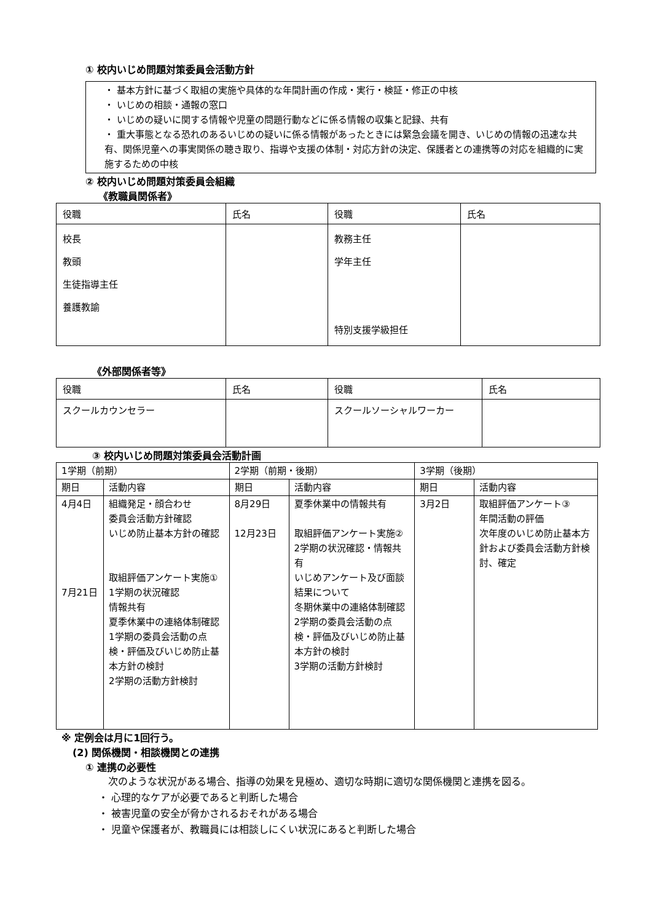① 校内いじめ問題対策委員会活動方針
・ 基本方針に基づく取組の実施や具体的な年間計画の作成・実行・検証・修正の中核
・ いじめの相談・通報の窓口
・ いじめの疑いに関する情報や児童の問題行動などに係る情報の収集と記録、共有
・ 重大事態となる恐れのあるいじめの疑いに係る情報があったときには緊急会議を開き、いじめの情報の迅速な共有、関係児童への事実関係の聴き取り、指導や支援の体制・対応方針の決定、保護者との連携等の対応を組織的に実施するための中核
② 校内いじめ問題対策委員会組織
《教職員関係者》
| 役職 | 氏名 | 役職 | 氏名 |
| --- | --- | --- | --- |
| 校長 教頭 生徒指導主任 養護教諭 | | 教務主任 学年主任 特別支援学級担任 | |
《外部関係者等》
| 役職 | 氏名 | 役職 | 氏名 |
| --- | --- | --- | --- |
| スクールカウンセラー | | スクールソーシャルワーカー | |
③ 校内いじめ問題対策委員会活動計画
| 1学期（前期） | | 2学期（前期・後期） | | 3学期（後期） | |
| --- | --- | --- | --- | --- | --- |
| 期日 | 活動内容 | 期日 | 活動内容 | 期日 | 活動内容 |
| 4月4日 7月21日 | 組織発足・顔合わせ 委員会活動方針確認 いじめ防止基本方針の確認 取組評価アンケート実施① 1学期の状況確認 情報共有 夏季休業中の連絡体制確認 1学期の委員会活動の点検・評価及びいじめ防止基本方針の検討 2学期の活動方針検討 | 8月29日 12月23日 | 夏季休業中の情報共有 取組評価アンケート実施② 2学期の状況確認・情報共有 いじめアンケート及び面談結果について 冬期休業中の連絡体制確認 2学期の委員会活動の点検・評価及びいじめ防止基本方針の検討 3学期の活動方針検討 | 3月2日 | 取組評価アンケート③ 年間活動の評価 次年度のいじめ防止基本方針および委員会活動方針検討、確定 |
※ 定例会は月に1回行う。
(2) 関係機関・相談機関との連携
① 連携の必要性
　次のような状況がある場合、指導の効果を見極め、適切な時期に適切な関係機関と連携を図る。
・ 心理的なケアが必要であると判断した場合
・ 被害児童の安全が脅かされるおそれがある場合
・ 児童や保護者が、教職員には相談しにくい状況にあると判断した場合